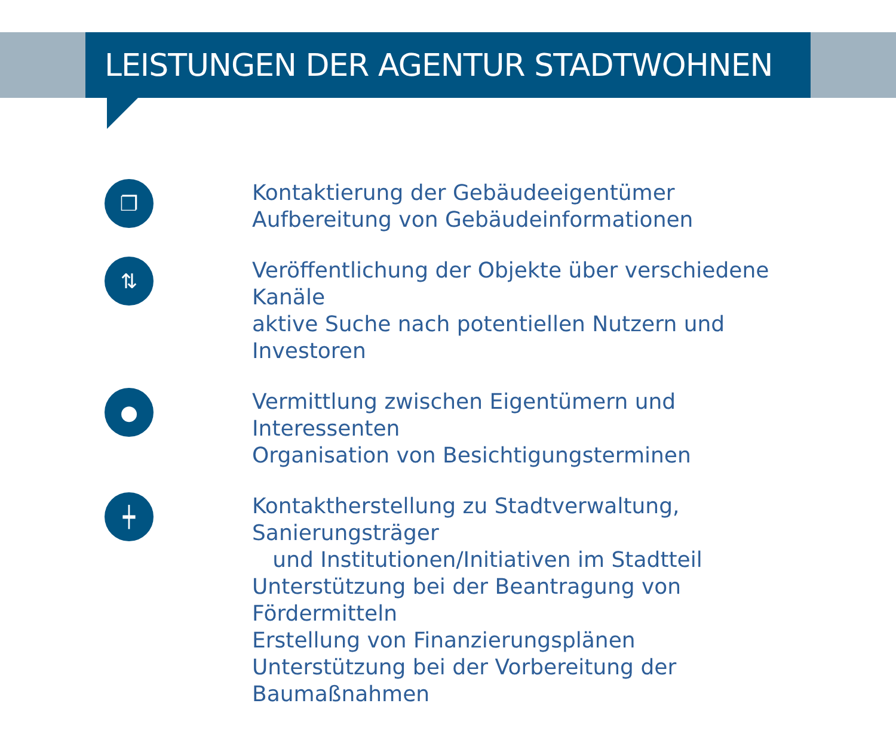LEISTUNGEN DER AGENTUR STADTWOHNEN
❐
Kontaktierung der Gebäudeeigentümer
Aufbereitung von Gebäudeinformationen
⇅
Veröffentlichung der Objekte über verschiedene Kanäle
aktive Suche nach potentiellen Nutzern und Investoren
●
Vermittlung zwischen Eigentümern und Interessenten
Organisation von Besichtigungsterminen
┿
Kontaktherstellung zu Stadtverwaltung, Sanierungsträger
und Institutionen/Initiativen im Stadtteil
Unterstützung bei der Beantragung von Fördermitteln
Erstellung von Finanzierungsplänen
Unterstützung bei der Vorbereitung der Baumaßnahmen